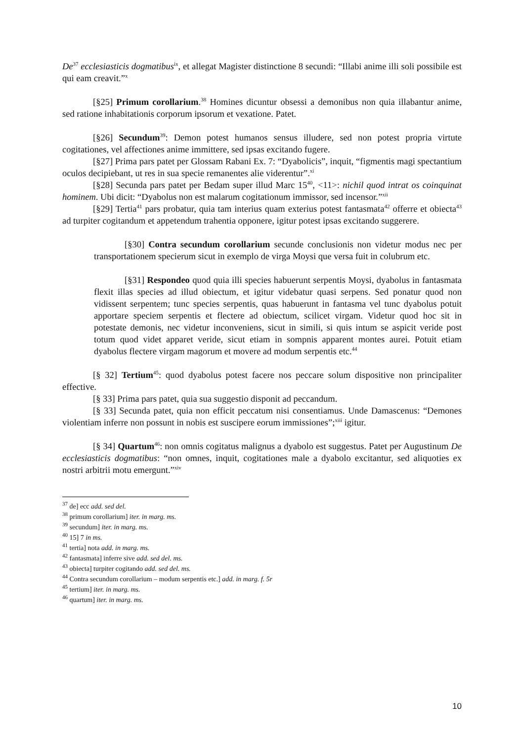De<sup>37</sup> ecclesiasticis dogmatibus<sup>ix</sup>, et allegat Magister distinctione 8 secundi: “Illabi anime illi soli possibile est qui eam creavit.”<sup>x</sup>
[§25] Primum corollarium.<sup>38</sup> Homines dicuntur obsessi a demonibus non quia illabantur anime, sed ratione inhabitationis corporum ipsorum et vexatione. Patet.
[§26] Secundum<sup>39</sup>: Demon potest humanos sensus illudere, sed non potest propria virtute cogitationes, vel affectiones anime immittere, sed ipsas excitando fugere.
[§27] Prima pars patet per Glossam Rabani Ex. 7: “Dyabolicis”, inquit, “figmentis magi spectantium oculos decipiebant, ut res in sua specie remanentes alie viderentur”.<sup>xi</sup>
[§28] Secunda pars patet per Bedam super illud Marc 15<sup>40</sup>, <11>: nichil quod intrat os coinquinat hominem. Ubi dicit: “Dyabolus non est malarum cogitationum immissor, sed incensor.”<sup>xii</sup>
[§29] Tertia<sup>41</sup> pars probatur, quia tam interius quam exterius potest fantasmata<sup>42</sup> offerre et obiecta<sup>43</sup> ad turpiter cogitandum et appetendum trahentia opponere, igitur potest ipsas excitando suggerere.
[§30] Contra secundum corollarium secunde conclusionis non videtur modus nec per transportationem specierum sicut in exemplo de virga Moysi que versa fuit in colubrum etc.
[§31] Respondeo quod quia illi species habuerunt serpentis Moysi, dyabolus in fantasmata flexit illas species ad illud obiectum, et igitur videbatur quasi serpens. Sed ponatur quod non vidissent serpentem; tunc species serpentis, quas habuerunt in fantasma vel tunc dyabolus potuit apportare speciem serpentis et flectere ad obiectum, scilicet virgam. Videtur quod hoc sit in potestate demonis, nec videtur inconveniens, sicut in simili, si quis intum se aspicit veride post totum quod videt apparet veride, sicut etiam in sompnis apparent montes aurei. Potuit etiam dyabolus flectere virgam magorum et movere ad modum serpentis etc.<sup>44</sup>
[§ 32] Tertium<sup>45</sup>: quod dyabolus potest facere nos peccare solum dispositive non principaliter effective.
[§ 33] Prima pars patet, quia sua suggestio disponit ad peccandum.
[§ 33] Secunda patet, quia non efficit peccatum nisi consentiamus. Unde Damascenus: “Demones violentiam inferre non possunt in nobis est suscipere eorum immissiones”;<sup>xiii</sup> igitur.
[§ 34] Quartum<sup>46</sup>: non omnis cogitatus malignus a dyabolo est suggestus. Patet per Augustinum De ecclesiasticis dogmatibus: “non omnes, inquit, cogitationes male a dyabolo excitantur, sed aliquoties ex nostri arbitrii motu emergunt.”<sup>xiv</sup>
<sup>37</sup> de] ecc add. sed del.
<sup>38</sup> primum corollarium] iter. in marg. ms.
<sup>39</sup> secundum] iter. in marg. ms.
<sup>40</sup> 15] 7 in ms.
<sup>41</sup> tertia] nota add. in marg. ms.
<sup>42</sup> fantasmata] inferre sive add. sed del. ms.
<sup>43</sup> obiecta] turpiter cogitando add. sed del. ms.
<sup>44</sup> Contra secundum corollarium – modum serpentis etc.] add. in marg. f. 5r
<sup>45</sup> tertium] iter. in marg. ms.
<sup>46</sup> quartum] iter. in marg. ms.
10